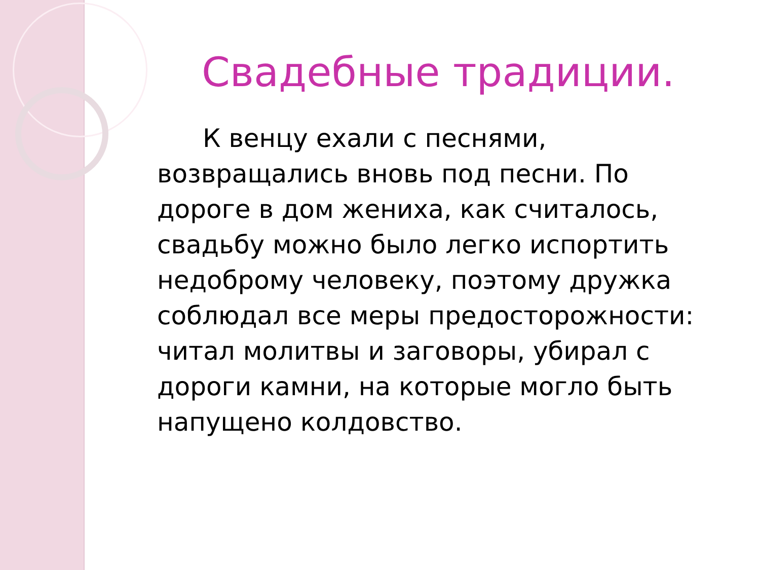Свадебные традиции.
К венцу ехали с песнями, возвращались вновь под песни. По дороге в дом жениха, как считалось, свадьбу можно было легко испортить недоброму человеку, поэтому дружка соблюдал все меры предосторожности: читал молитвы и заговоры, убирал с дороги камни, на которые могло быть напущено колдовство.